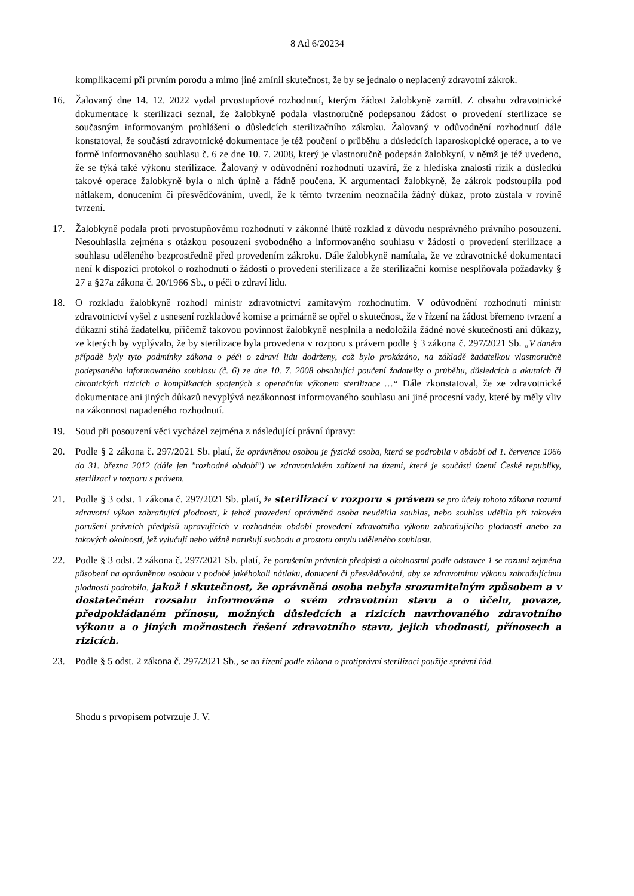8 Ad 6/20234
komplikacemi při prvním porodu a mimo jiné zmínil skutečnost, že by se jednalo o neplacený zdravotní zákrok.
16. Žalovaný dne 14. 12. 2022 vydal prvostupňové rozhodnutí, kterým žádost žalobkyně zamítl. Z obsahu zdravotnické dokumentace k sterilizaci seznal, že žalobkyně podala vlastnoručně podepsanou žádost o provedení sterilizace se současným informovaným prohlášení o důsledcích sterilizačního zákroku. Žalovaný v odůvodnění rozhodnutí dále konstatoval, že součástí zdravotnické dokumentace je též poučení o průběhu a důsledcích laparoskopické operace, a to ve formě informovaného souhlasu č. 6 ze dne 10. 7. 2008, který je vlastnoručně podepsán žalobkyní, v němž je též uvedeno, že se týká také výkonu sterilizace. Žalovaný v odůvodnění rozhodnutí uzavírá, že z hlediska znalosti rizik a důsledků takové operace žalobkyně byla o nich úplně a řádně poučena. K argumentaci žalobkyně, že zákrok podstoupila pod nátlakem, donucením či přesvědčováním, uvedl, že k těmto tvrzením neoznačila žádný důkaz, proto zůstala v rovině tvrzení.
17. Žalobkyně podala proti prvostupňovému rozhodnutí v zákonné lhůtě rozklad z důvodu nesprávného právního posouzení. Nesouhlasila zejména s otázkou posouzení svobodného a informovaného souhlasu v žádosti o provedení sterilizace a souhlasu uděleného bezprostředně před provedením zákroku. Dále žalobkyně namítala, že ve zdravotnické dokumentaci není k dispozici protokol o rozhodnutí o žádosti o provedení sterilizace a že sterilizační komise nesplňovala požadavky § 27 a §27a zákona č. 20/1966 Sb., o péči o zdraví lidu.
18. O rozkladu žalobkyně rozhodl ministr zdravotnictví zamítavým rozhodnutím. V odůvodnění rozhodnutí ministr zdravotnictví vyšel z usnesení rozkladové komise a primárně se opřel o skutečnost, že v řízení na žádost břemeno tvrzení a důkazní stíhá žadatelku, přičemž takovou povinnost žalobkyně nesplnila a nedoložila žádné nové skutečnosti ani důkazy, ze kterých by vyplývalo, že by sterilizace byla provedena v rozporu s právem podle § 3 zákona č. 297/2021 Sb. „V daném případě byly tyto podmínky zákona o péči o zdraví lidu dodrženy, což bylo prokázáno, na základě žadatelkou vlastnoručně podepsaného informovaného souhlasu (č. 6) ze dne 10. 7. 2008 obsahující poučení žadatelky o průběhu, důsledcích a akutních či chronických rizicích a komplikacích spojených s operačním výkonem sterilizace …“ Dále zkonstatoval, že ze zdravotnické dokumentace ani jiných důkazů nevyplývá nezákonnost informovaného souhlasu ani jiné procesní vady, které by měly vliv na zákonnost napadeného rozhodnutí.
19. Soud při posouzení věci vycházel zejména z následující právní úpravy:
20. Podle § 2 zákona č. 297/2021 Sb. platí, že oprávněnou osobou je fyzická osoba, která se podrobila v období od 1. července 1966 do 31. března 2012 (dále jen "rozhodné období") ve zdravotnickém zařízení na území, které je součástí území České republiky, sterilizaci v rozporu s právem.
21. Podle § 3 odst. 1 zákona č. 297/2021 Sb. platí, že sterilizací v rozporu s právem se pro účely tohoto zákona rozumí zdravotní výkon zabraňující plodnosti, k jehož provedení oprávněná osoba neudělila souhlas, nebo souhlas udělila při takovém porušení právních předpisů upravujících v rozhodném období provedení zdravotního výkonu zabraňujícího plodnosti anebo za takových okolností, jež vylučují nebo vážně narušují svobodu a prostotu omylu uděleného souhlasu.
22. Podle § 3 odst. 2 zákona č. 297/2021 Sb. platí, že porušením právních předpisů a okolnostmi podle odstavce 1 se rozumí zejména působení na oprávněnou osobou v podobě jakéhokoli nátlaku, donucení či přesvědčování, aby se zdravotnímu výkonu zabraňujícímu plodnosti podrobila, jakož i skutečnost, že oprávněná osoba nebyla srozumitelným způsobem a v dostatečném rozsahu informována o svém zdravotním stavu a o účelu, povaze, předpokládaném přínosu, možných důsledcích a rizicích navrhovaného zdravotního výkonu a o jiných možnostech řešení zdravotního stavu, jejich vhodnosti, přínosech a rizicích.
23. Podle § 5 odst. 2 zákona č. 297/2021 Sb., se na řízení podle zákona o protiprávní sterilizaci použije správní řád.
Shodu s prvopisem potvrzuje J. V.